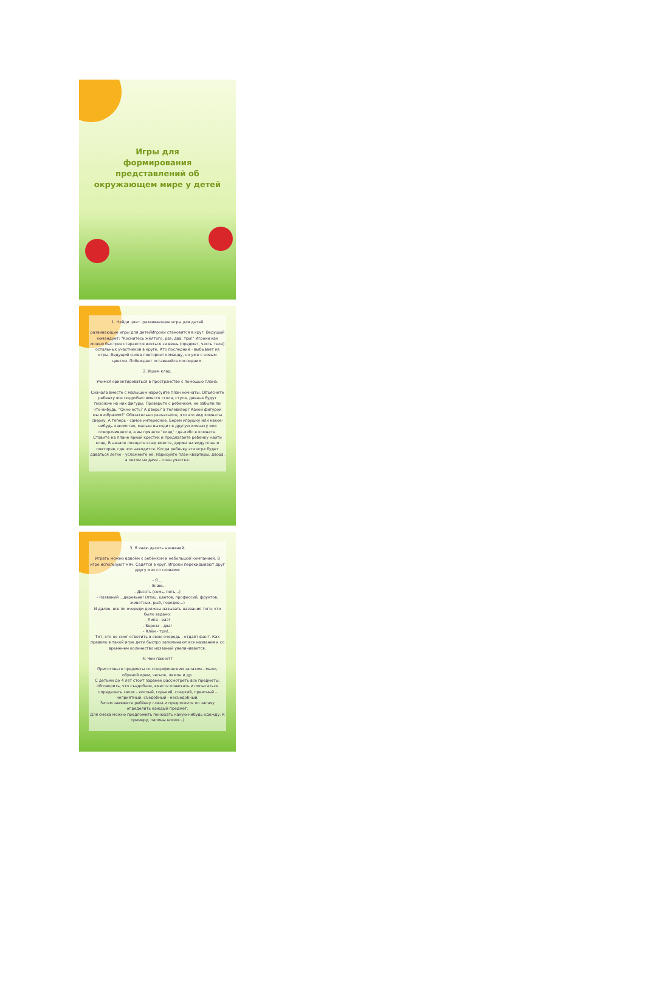Игры для
формирования
представлений об
окружающем мире у детей
1. Найди цвет. развивающие игры для детей
развивающие игры для детейИгроки становятся в круг. Ведущий командует: "Коснитесь жёлтого, раз, два, три!" Игроки как можно быстрее стараются взяться за вещь (предмет, часть тела) остальных участников в круге. Кто последний - выбывает из игры. Ведущий снова повторяет команду, но уже с новым цветом. Побеждает оставшийся последним.
2. Ищем клад.
Учимся ориентироваться в пространстве с помощью плана.
Сначала вместе с малышом нарисуйте план комнаты. Объясните ребенку все подробно: вместо стола, стула, дивана будут похожие на них фигуры. Проверьте с ребенком, не забыли ли что-нибудь. "Окно есть? А дверь? а телевизор? Какой фигурой мы изобразим?" Обязательно разъясните, что это вид комнаты сверху. А теперь - самое интересное. Берем игрушку или какое-нибудь лакомство, малыш выходит в другую комнату или отворачивается, а вы прячете "клад" где-либо в комнате. Ставите на плане яркий крестик и предлагаете ребенку найти клад. В начале поищите клад вместе, держа на виду план и повторяя, где что находится. Когда ребенку эта игра будет даваться легко - усложните её. Нарисуйте план квартиры, двора, а летом на даче - план участка.
3. Я знаю десять названий.
Играть можно вдвоём с ребёнком и небольшой компанией. В игре используют мяч. Садятся в круг. Игроки перекидывают друг другу мяч со словами:
- Я ...
- Знаю...
- Десять (семь, пять...)
- Названий ...деревьев! (птиц, цветов, профессий, фруктов, животных, рыб, городов...)
И далее, все по очереди должны называть названия того, что было задано:
- Липа - раз!
- Береза - два!
- Клён - три!...
Тот, кто не смог ответить в свою очередь - отдаёт фант. Как правило в такой игре дети быстро запоминают все названия и со временем количество названий увеличивается.
4. Чем пахнет?
Приготовьте предметы со специфическим запахом - мыло, обувной крем, чеснок, лимон и др.
С детьми до 4 лет стоит заранее рассмотреть все предметы, обговорить, что съедобное, вместе понюхать и попытаться определить запах - кислый, горький, сладкий, приятный - неприятный, съедобный - несъедобный.
Затем завяжите ребёнку глаза и предложите по запаху определить каждый предмет.
Для смеха можно предложить понюхать какую-нибудь одежду. К примеру, папины носки.:-)